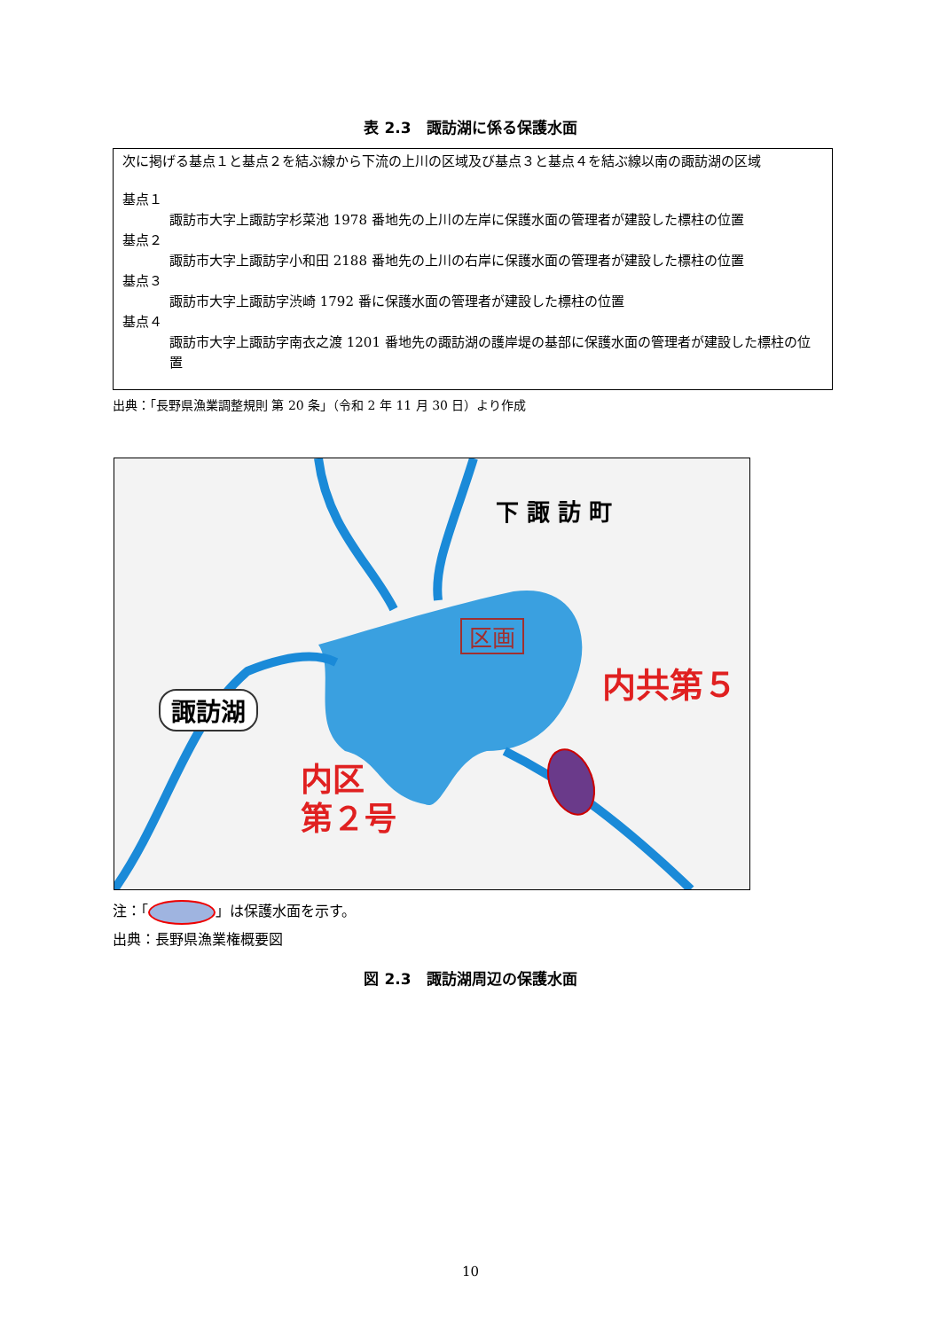表 2.3　諏訪湖に係る保護水面
次に掲げる基点１と基点２を結ぶ線から下流の上川の区域及び基点３と基点４を結ぶ線以南の諏訪湖の区域
基点１
諏訪市大字上諏訪字杉菜池 1978 番地先の上川の左岸に保護水面の管理者が建設した標柱の位置
基点２
諏訪市大字上諏訪字小和田 2188 番地先の上川の右岸に保護水面の管理者が建設した標柱の位置
基点３
諏訪市大字上諏訪字渋崎 1792 番に保護水面の管理者が建設した標柱の位置
基点４
諏訪市大字上諏訪字南衣之渡 1201 番地先の諏訪湖の護岸堤の基部に保護水面の管理者が建設した標柱の位置
出典：「長野県漁業調整規則 第 20 条」（令和 2 年 11 月 30 日）より作成
諏訪湖
下 諏 訪 町
区画
内共第５
内区
第２号
注：「 」は保護水面を示す。
出典：長野県漁業権概要図
図 2.3　諏訪湖周辺の保護水面
10